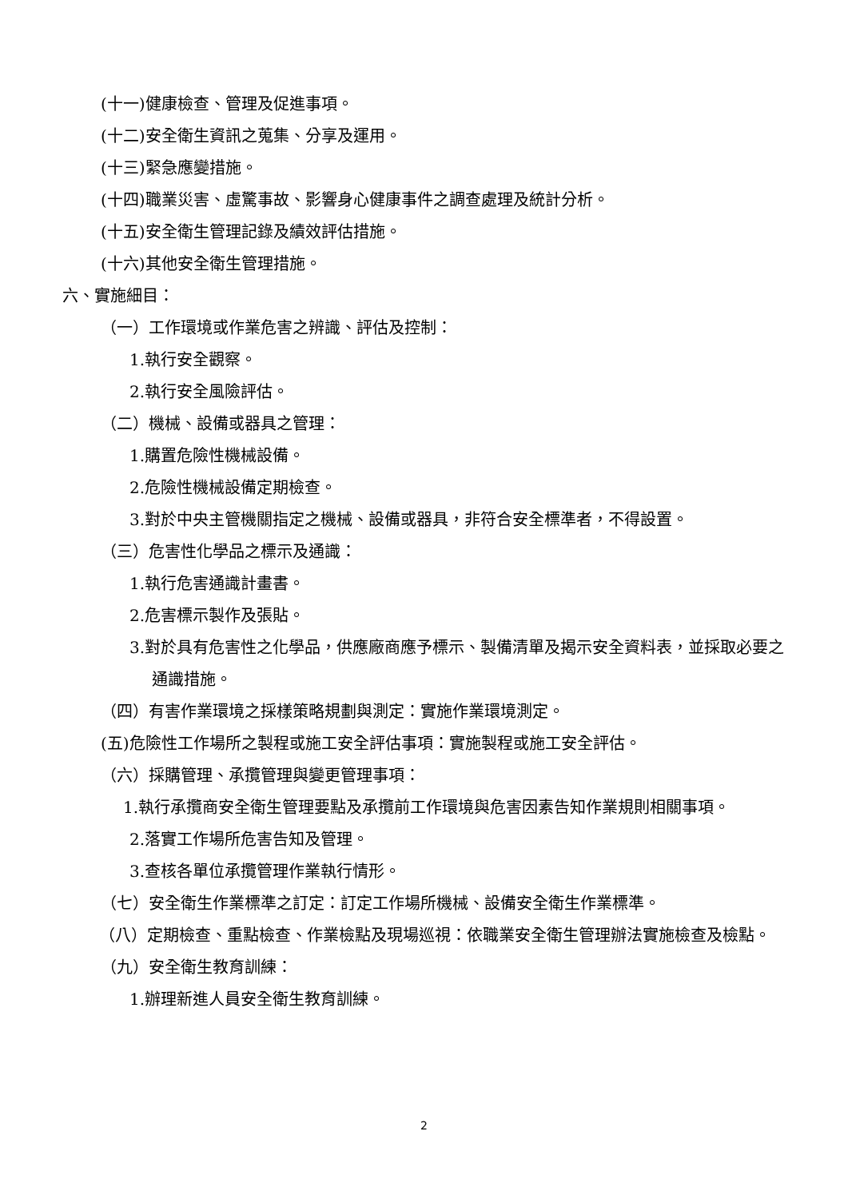(十一)健康檢查、管理及促進事項。
(十二)安全衛生資訊之蒐集、分享及運用。
(十三)緊急應變措施。
(十四)職業災害、虛驚事故、影響身心健康事件之調查處理及統計分析。
(十五)安全衛生管理記錄及績效評估措施。
(十六)其他安全衛生管理措施。
六、實施細目：
（一）工作環境或作業危害之辨識、評估及控制：
1.執行安全觀察。
2.執行安全風險評估。
（二）機械、設備或器具之管理：
1.購置危險性機械設備。
2.危險性機械設備定期檢查。
3.對於中央主管機關指定之機械、設備或器具，非符合安全標準者，不得設置。
（三）危害性化學品之標示及通識：
1.執行危害通識計畫書。
2.危害標示製作及張貼。
3.對於具有危害性之化學品，供應廠商應予標示、製備清單及揭示安全資料表，並採取必要之通識措施。
（四）有害作業環境之採樣策略規劃與測定：實施作業環境測定。
(五)危險性工作場所之製程或施工安全評估事項：實施製程或施工安全評估。
（六）採購管理、承攬管理與變更管理事項：
1.執行承攬商安全衛生管理要點及承攬前工作環境與危害因素告知作業規則相關事項。
2.落實工作場所危害告知及管理。
3.查核各單位承攬管理作業執行情形。
（七）安全衛生作業標準之訂定：訂定工作場所機械、設備安全衛生作業標準。
（八）定期檢查、重點檢查、作業檢點及現場巡視：依職業安全衛生管理辦法實施檢查及檢點。
（九）安全衛生教育訓練：
1.辦理新進人員安全衛生教育訓練。
2